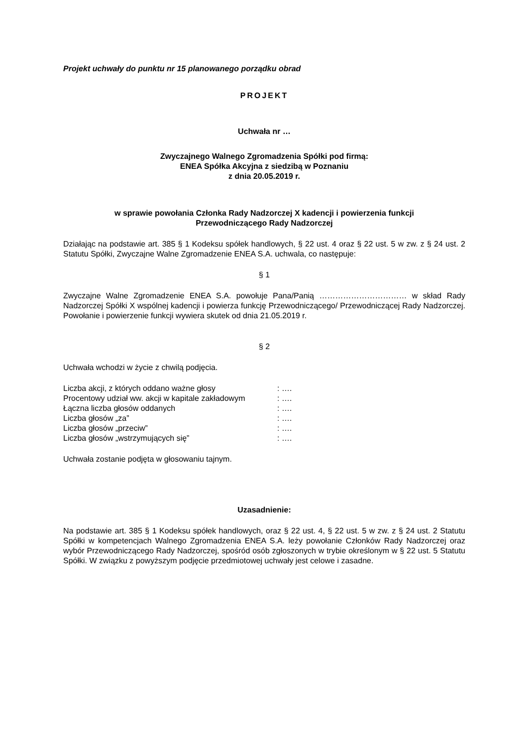Projekt uchwały do punktu nr 15 planowanego porządku obrad
PROJEKT
Uchwała nr …
Zwyczajnego Walnego Zgromadzenia Spółki pod firmą:
ENEA Spółka Akcyjna z siedzibą w Poznaniu
z dnia 20.05.2019 r.
w sprawie powołania Członka Rady Nadzorczej X kadencji i powierzenia funkcji
Przewodniczącego Rady Nadzorczej
Działając na podstawie art. 385 § 1 Kodeksu spółek handlowych, § 22 ust. 4 oraz § 22 ust. 5 w zw. z § 24 ust. 2 Statutu Spółki, Zwyczajne Walne Zgromadzenie ENEA S.A. uchwala, co następuje:
§ 1
Zwyczajne Walne Zgromadzenie ENEA S.A. powołuje Pana/Panią …………………………… w skład Rady Nadzorczej Spółki X wspólnej kadencji i powierza funkcję Przewodniczącego/ Przewodniczącej Rady Nadzorczej. Powołanie i powierzenie funkcji wywiera skutek od dnia 21.05.2019 r.
§ 2
Uchwała wchodzi w życie z chwilą podjęcia.
| Liczba akcji, z których oddano ważne głosy | : …. |
| Procentowy udział ww. akcji w kapitale zakładowym | : …. |
| Łączna liczba głosów oddanych | : …. |
| Liczba głosów „za” | : …. |
| Liczba głosów „przeciw” | : …. |
| Liczba głosów „wstrzymujących się” | : …. |
Uchwała zostanie podjęta w głosowaniu tajnym.
Uzasadnienie:
Na podstawie art. 385 § 1 Kodeksu spółek handlowych, oraz § 22 ust. 4, § 22 ust. 5 w zw. z § 24 ust. 2 Statutu Spółki w kompetencjach Walnego Zgromadzenia ENEA S.A. leży powołanie Członków Rady Nadzorczej oraz wybór Przewodniczącego Rady Nadzorczej, spośród osób zgłoszonych w trybie określonym w § 22 ust. 5 Statutu Spółki. W związku z powyższym podjęcie przedmiotowej uchwały jest celowe i zasadne.